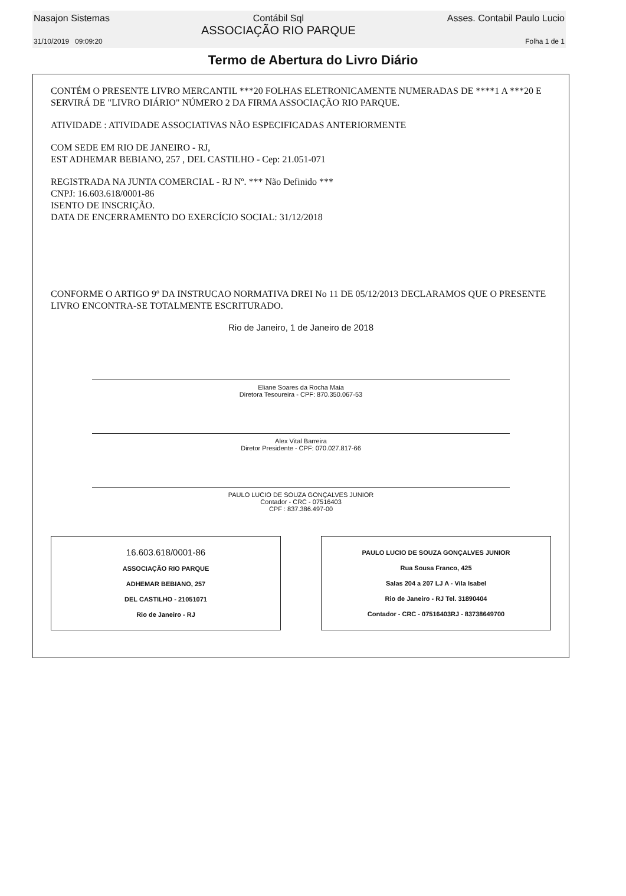Nasajon Sistemas Contábil Sql
ASSOCIAÇÃO RIO PARQUE Asses. Contabil Paulo Lucio
31/10/2019 09:09:20 Folha 1 de 1
Termo de Abertura do Livro Diário
CONTÉM O PRESENTE LIVRO MERCANTIL ***20 FOLHAS ELETRONICAMENTE NUMERADAS DE ****1 A ***20 E SERVIRÁ DE "LIVRO DIÁRIO" NÚMERO 2 DA FIRMA ASSOCIAÇÃO RIO PARQUE.
ATIVIDADE : ATIVIDADE ASSOCIATIVAS NÃO ESPECIFICADAS ANTERIORMENTE
COM SEDE EM RIO DE JANEIRO - RJ,
EST ADHEMAR BEBIANO, 257 , DEL CASTILHO - Cep: 21.051-071
REGISTRADA NA JUNTA COMERCIAL - RJ Nº. *** Não Definido ***
CNPJ: 16.603.618/0001-86
ISENTO DE INSCRIÇÃO.
DATA DE ENCERRAMENTO DO EXERCÍCIO SOCIAL: 31/12/2018
CONFORME O ARTIGO 9º DA INSTRUCAO NORMATIVA DREI No 11 DE 05/12/2013 DECLARAMOS QUE O PRESENTE LIVRO ENCONTRA-SE TOTALMENTE ESCRITURADO.
Rio de Janeiro, 1 de Janeiro de 2018
Eliane Soares da Rocha Maia
Diretora Tesoureira - CPF: 870.350.067-53
Alex Vital Barreira
Diretor Presidente - CPF: 070.027.817-66
PAULO LUCIO DE SOUZA GONÇALVES JUNIOR
Contador - CRC - 07516403
CPF : 837.386.497-00
16.603.618/0001-86
ASSOCIAÇÃO RIO PARQUE
ADHEMAR BEBIANO, 257
DEL CASTILHO - 21051071
Rio de Janeiro - RJ
PAULO LUCIO DE SOUZA GONÇALVES JUNIOR
Rua Sousa Franco, 425
Salas 204 a 207 LJ A - Vila Isabel
Rio de Janeiro - RJ Tel. 31890404
Contador - CRC - 07516403RJ - 83738649700